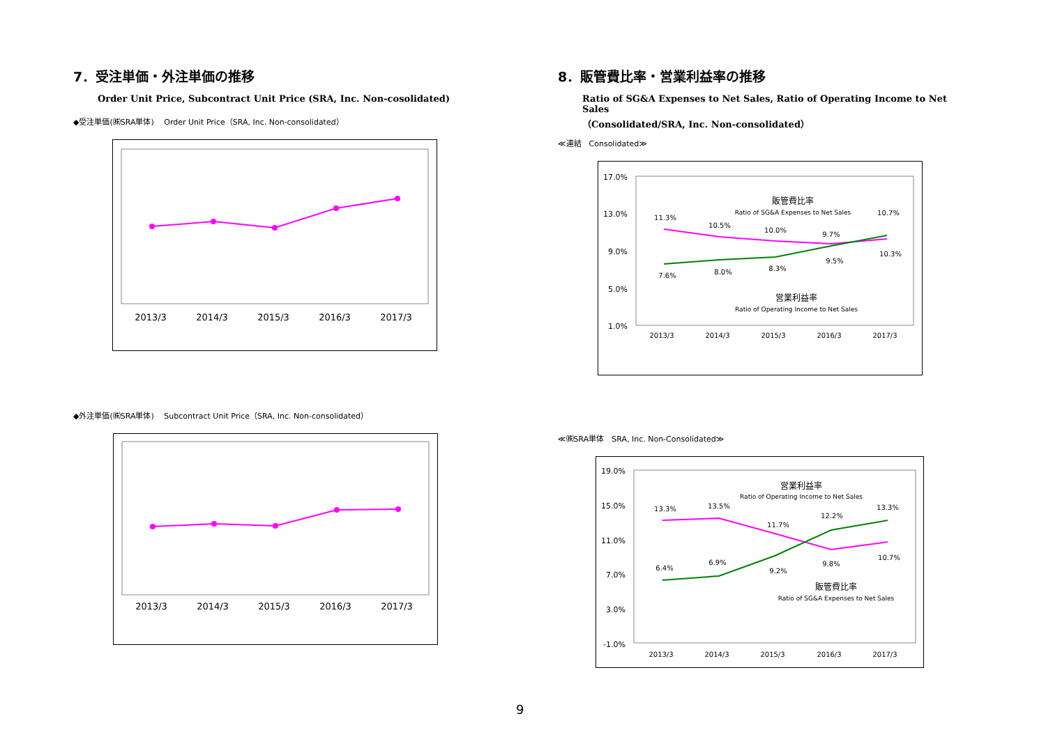7．受注単価・外注単価の推移
Order Unit Price, Subcontract Unit Price (SRA, Inc. Non-cosolidated)
◆受注単価(㈱SRA単体)　 Order Unit Price（SRA, Inc. Non-consolidated）
2013/3
2014/3
2015/3
2016/3
2017/3
◆外注単価(㈱SRA単体)　 Subcontract Unit Price（SRA, Inc. Non-consolidated）
2013/3
2014/3
2015/3
2016/3
2017/3
8．販管費比率・営業利益率の推移
Ratio of SG&A Expenses to Net Sales, Ratio of Operating Income to Net Sales
（Consolidated/SRA, Inc. Non-consolidated）
≪連結　Consolidated≫
17.0%
13.0%
9.0%
5.0%
1.0%
販管費比率
Ratio of SG&A Expenses to Net Sales
営業利益率
Ratio of Operating Income to Net Sales
11.3%
10.5%
10.0%
9.7%
10.7%
7.6%
8.0%
8.3%
9.5%
10.3%
2013/3
2014/3
2015/3
2016/3
2017/3
≪㈱SRA単体　SRA, Inc. Non-Consolidated≫
19.0%
15.0%
11.0%
7.0%
3.0%
-1.0%
営業利益率
Ratio of Operating Income to Net Sales
販管費比率
Ratio of SG&A Expenses to Net Sales
13.3%
13.5%
11.7%
9.8%
10.7%
6.4%
6.9%
9.2%
12.2%
13.3%
2013/3
2014/3
2015/3
2016/3
2017/3
9